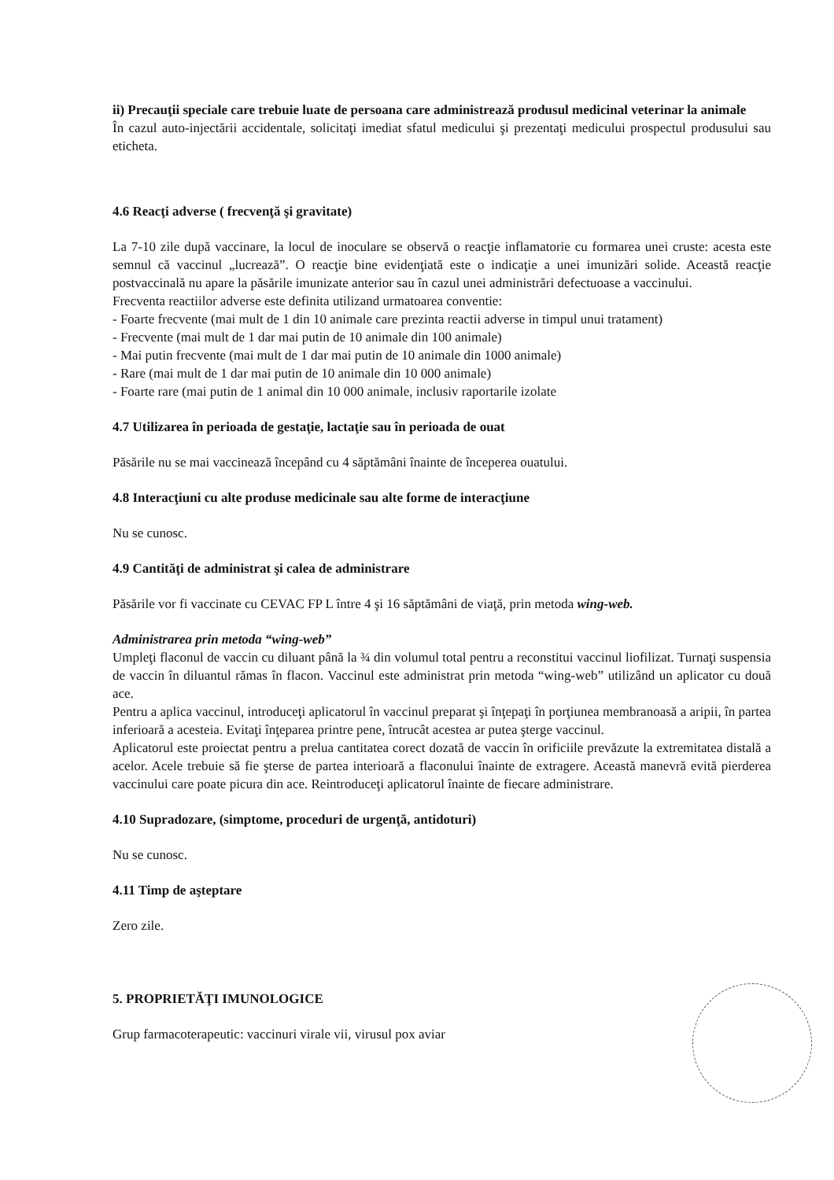ii) Precauţii speciale care trebuie luate de persoana care administrează produsul medicinal veterinar la animale
În cazul auto-injectării accidentale, solicitaţi imediat sfatul medicului şi prezentaţi medicului prospectul produsului sau eticheta.
4.6 Reacţi adverse ( frecvenţă şi gravitate)
La 7-10 zile după vaccinare, la locul de inoculare se observă o reacţie inflamatorie cu formarea unei cruste: acesta este semnul că vaccinul „lucrează”. O reacţie bine evidenţiată este o indicaţie a unei imunizări solide. Această reacţie postvaccinală nu apare la păsările imunizate anterior sau în cazul unei administrări defectuoase a vaccinului.
Frecventa reactiilor adverse este definita utilizand urmatoarea conventie:
- Foarte frecvente (mai mult de 1 din 10 animale care prezinta reactii adverse in timpul unui tratament)
- Frecvente (mai mult de 1 dar mai putin de 10 animale din 100 animale)
- Mai putin frecvente (mai mult de 1 dar mai putin de 10 animale din 1000 animale)
- Rare (mai mult de 1 dar mai putin de 10 animale din 10 000 animale)
- Foarte rare (mai putin de 1 animal din 10 000 animale, inclusiv raportarile izolate
4.7 Utilizarea în perioada de gestaţie, lactaţie sau în perioada de ouat
Păsările nu se mai vaccinează începând cu 4 săptămâni înainte de începerea ouatului.
4.8 Interacţiuni cu alte produse medicinale sau alte forme de interacţiune
Nu se cunosc.
4.9 Cantităţi de administrat şi calea de administrare
Păsările vor fi vaccinate cu CEVAC FP L între 4 şi 16 săptămâni de viaţă, prin metoda wing-web.
Administrarea prin metoda “wing-web”
Umpleţi flaconul de vaccin cu diluant până la ¾ din volumul total pentru a reconstitui vaccinul liofilizat. Turnaţi suspensia de vaccin în diluantul rămas în flacon. Vaccinul este administrat prin metoda “wing-web” utilizând un aplicator cu două ace.
Pentru a aplica vaccinul, introduceţi aplicatorul în vaccinul preparat şi înţepaţi în porţiunea membranoasă a aripii, în partea inferioară a acesteia. Evitaţi înţeparea printre pene, întrucât acestea ar putea şterge vaccinul.
Aplicatorul este proiectat pentru a prelua cantitatea corect dozată de vaccin în orificiile prevăzute la extremitatea distală a acelor. Acele trebuie să fie şterse de partea interioară a flaconului înainte de extragere. Această manevră evită pierderea vaccinului care poate picura din ace. Reintroduceţi aplicatorul înainte de fiecare administrare.
4.10 Supradozare, (simptome, proceduri de urgenţă, antidoturi)
Nu se cunosc.
4.11 Timp de aşteptare
Zero zile.
5. PROPRIETĂŢI IMUNOLOGICE
Grup farmacoterapeutic: vaccinuri virale vii, virusul pox aviar